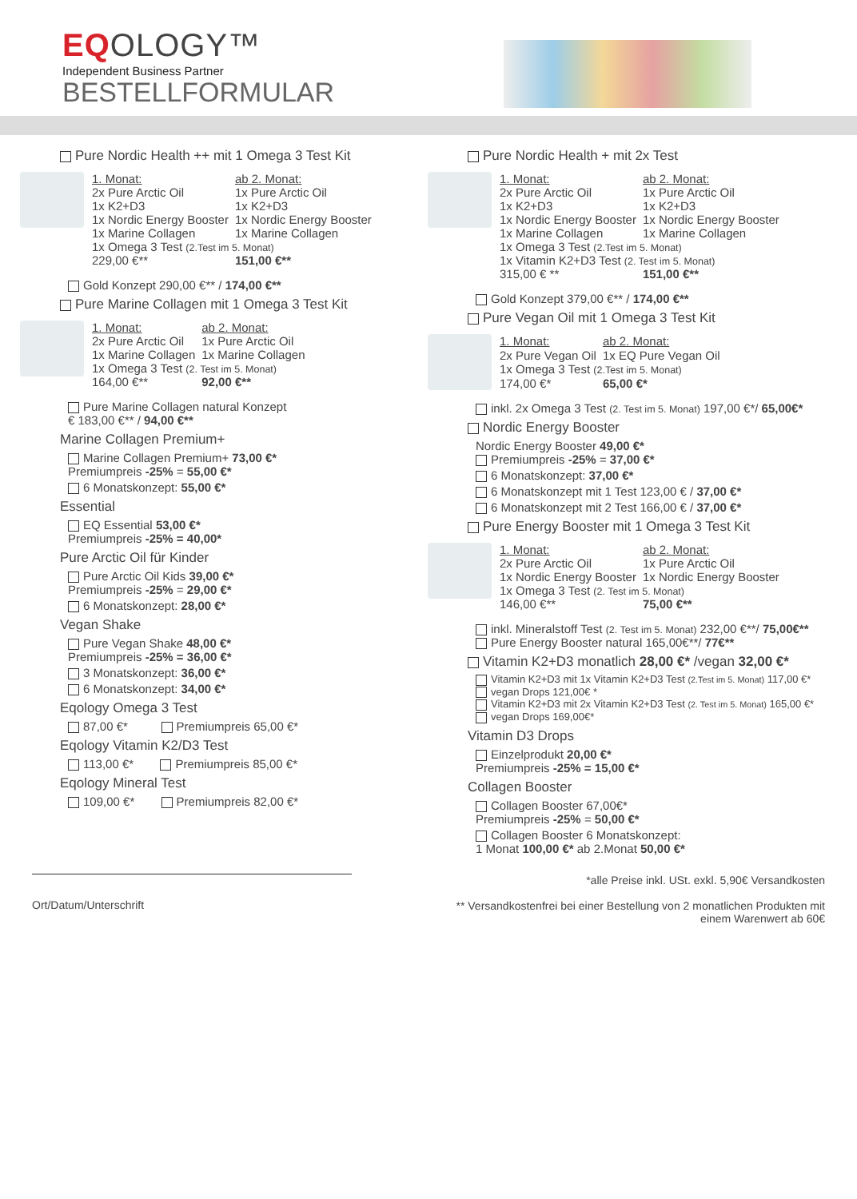EQOLOGY™
Independent Business Partner
BESTELLFORMULAR
Pure Nordic Health ++ mit 1 Omega 3 Test Kit
| 1. Monat: | ab 2. Monat: |
| 2x Pure Arctic Oil | 1x Pure Arctic Oil |
| 1x K2+D3 | 1x K2+D3 |
| 1x Nordic Energy Booster | 1x Nordic Energy Booster |
| 1x Marine Collagen | 1x Marine Collagen |
| 1x Omega 3 Test (2.Test im 5. Monat) | |
| 229,00 €** | 151,00 €** |
Gold Konzept 290,00 €** / 174,00 €**
Pure Marine Collagen mit 1 Omega 3 Test Kit
| 1. Monat: | ab 2. Monat: |
| 2x Pure Arctic Oil | 1x Pure Arctic Oil |
| 1x Marine Collagen | 1x Marine Collagen |
| 1x Omega 3 Test (2. Test im 5. Monat) | |
| 164,00 €** | 92,00 €** |
Pure Marine Collagen natural Konzept
€ 183,00 €** / 94,00 €**
Marine Collagen Premium+
Marine Collagen Premium+ 73,00 €*
Premiumpreis -25% = 55,00 €*
6 Monatskonzept: 55,00 €*
Essential
EQ Essential 53,00 €*
Premiumpreis -25% = 40,00*
Pure Arctic Oil für Kinder
Pure Arctic Oil Kids 39,00 €*
Premiumpreis -25% = 29,00 €*
6 Monatskonzept: 28,00 €*
Vegan Shake
Pure Vegan Shake 48,00 €*
Premiumpreis -25% = 36,00 €*
3 Monatskonzept: 36,00 €*
6 Monatskonzept: 34,00 €*
Eqology Omega 3 Test
87,00 €* Premiumpreis 65,00 €*
Eqology Vitamin K2/D3 Test
113,00 €* Premiumpreis 85,00 €*
Eqology Mineral Test
109,00 €* Premiumpreis 82,00 €*
Pure Nordic Health + mit 2x Test
| 1. Monat: | ab 2. Monat: |
| 2x Pure Arctic Oil | 1x Pure Arctic Oil |
| 1x K2+D3 | 1x K2+D3 |
| 1x Nordic Energy Booster | 1x Nordic Energy Booster |
| 1x Marine Collagen | 1x Marine Collagen |
| 1x Omega 3 Test (2.Test im 5. Monat) | |
| 1x Vitamin K2+D3 Test (2. Test im 5. Monat) | |
| 315,00 € ** | 151,00 €** |
Gold Konzept 379,00 €** / 174,00 €**
Pure Vegan Oil mit 1 Omega 3 Test Kit
| 1. Monat: | ab 2. Monat: |
| 2x Pure Vegan Oil | 1x EQ Pure Vegan Oil |
| 1x Omega 3 Test (2.Test im 5. Monat) | |
| 174,00 €* | 65,00 €* |
inkl. 2x Omega 3 Test (2. Test im 5. Monat) 197,00 €*/ 65,00€*
Nordic Energy Booster
Nordic Energy Booster 49,00 €*
Premiumpreis -25% = 37,00 €*
6 Monatskonzept: 37,00 €*
6 Monatskonzept mit 1 Test 123,00 € / 37,00 €*
6 Monatskonzept mit 2 Test 166,00 € / 37,00 €*
Pure Energy Booster mit 1 Omega 3 Test Kit
| 1. Monat: | ab 2. Monat: |
| 2x Pure Arctic Oil | 1x Pure Arctic Oil |
| 1x Nordic Energy Booster | 1x Nordic Energy Booster |
| 1x Omega 3 Test (2. Test im 5. Monat) | |
| 146,00 €** | 75,00 €** |
inkl. Mineralstoff Test (2. Test im 5. Monat) 232,00 €**/ 75,00€**
Pure Energy Booster natural 165,00€**/ 77€**
Vitamin K2+D3 monatlich 28,00 €* /vegan 32,00 €*
Vitamin K2+D3 mit 1x Vitamin K2+D3 Test (2.Test im 5. Monat) 117,00 €*
vegan Drops 121,00€ *
Vitamin K2+D3 mit 2x Vitamin K2+D3 Test (2. Test im 5. Monat) 165,00 €*
vegan Drops 169,00€*
Vitamin D3 Drops
Einzelprodukt 20,00 €*
Premiumpreis -25% = 15,00 €*
Collagen Booster
Collagen Booster 67,00€*
Premiumpreis -25% = 50,00 €*
Collagen Booster 6 Monatskonzept:
1 Monat 100,00 €* ab 2.Monat 50,00 €*
Ort/Datum/Unterschrift
*alle Preise inkl. USt. exkl. 5,90€ Versandkosten
** Versandkostenfrei bei einer Bestellung von 2 monatlichen Produkten mit
einem Warenwert ab 60€